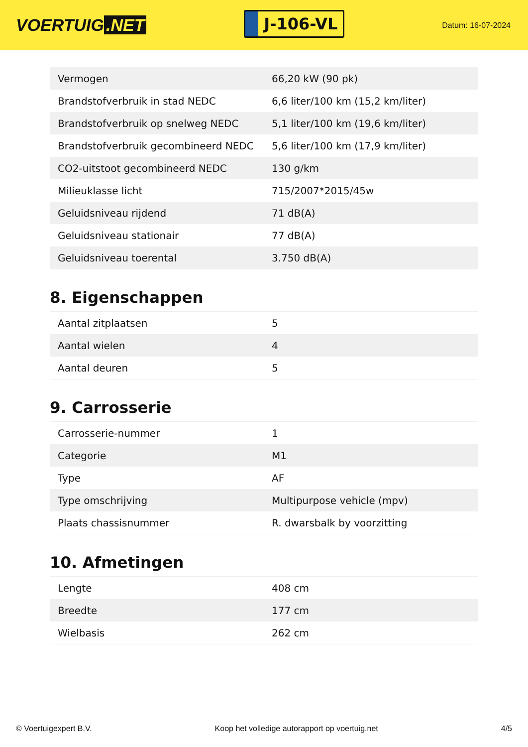VOERTUIG.NET
J-106-VL
Datum: 16-07-2024
| Vermogen | 66,20 kW (90 pk) |
| Brandstofverbruik in stad NEDC | 6,6 liter/100 km (15,2 km/liter) |
| Brandstofverbruik op snelweg NEDC | 5,1 liter/100 km (19,6 km/liter) |
| Brandstofverbruik gecombineerd NEDC | 5,6 liter/100 km (17,9 km/liter) |
| CO2-uitstoot gecombineerd NEDC | 130 g/km |
| Milieuklasse licht | 715/2007*2015/45w |
| Geluidsniveau rijdend | 71 dB(A) |
| Geluidsniveau stationair | 77 dB(A) |
| Geluidsniveau toerental | 3.750 dB(A) |
8. Eigenschappen
| Aantal zitplaatsen | 5 |
| Aantal wielen | 4 |
| Aantal deuren | 5 |
9. Carrosserie
| Carrosserie-nummer | 1 |
| Categorie | M1 |
| Type | AF |
| Type omschrijving | Multipurpose vehicle (mpv) |
| Plaats chassisnummer | R. dwarsbalk by voorzitting |
10. Afmetingen
| Lengte | 408 cm |
| Breedte | 177 cm |
| Wielbasis | 262 cm |
© Voertuigexpert B.V. Koop het volledige autorapport op voertuig.net 4/5